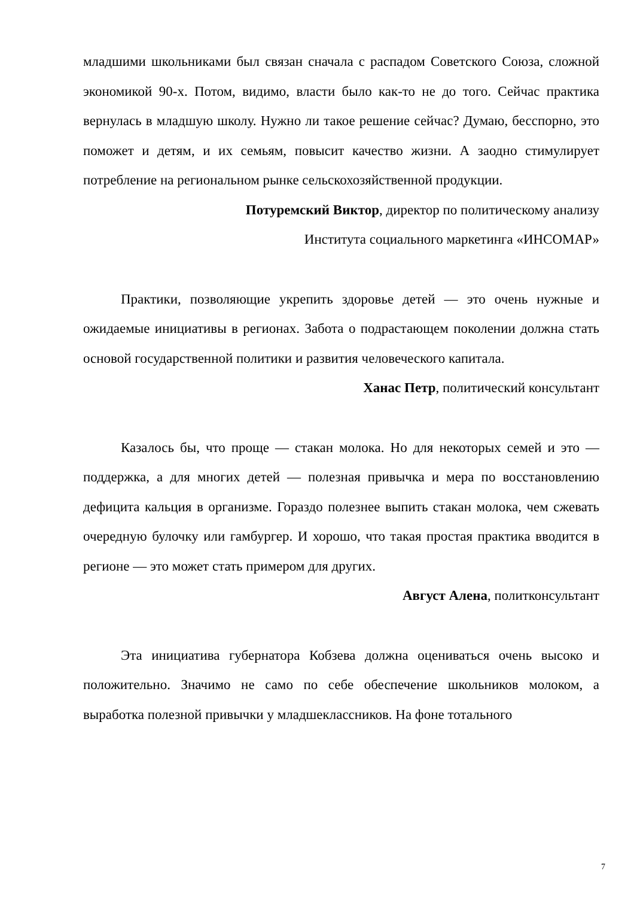младшими школьниками был связан сначала с распадом Советского Союза, сложной экономикой 90-х. Потом, видимо, власти было как-то не до того. Сейчас практика вернулась в младшую школу. Нужно ли такое решение сейчас? Думаю, бесспорно, это поможет и детям, и их семьям, повысит качество жизни. А заодно стимулирует потребление на региональном рынке сельскохозяйственной продукции.
Потуремский Виктор, директор по политическому анализу
Института социального маркетинга «ИНСОМАР»
Практики, позволяющие укрепить здоровье детей — это очень нужные и ожидаемые инициативы в регионах. Забота о подрастающем поколении должна стать основой государственной политики и развития человеческого капитала.
Ханас Петр, политический консультант
Казалось бы, что проще — стакан молока. Но для некоторых семей и это — поддержка, а для многих детей — полезная привычка и мера по восстановлению дефицита кальция в организме. Гораздо полезнее выпить стакан молока, чем сжевать очередную булочку или гамбургер. И хорошо, что такая простая практика вводится в регионе — это может стать примером для других.
Август Алена, политконсультант
Эта инициатива губернатора Кобзева должна оцениваться очень высоко и положительно. Значимо не само по себе обеспечение школьников молоком, а выработка полезной привычки у младшеклассников. На фоне тотального
7